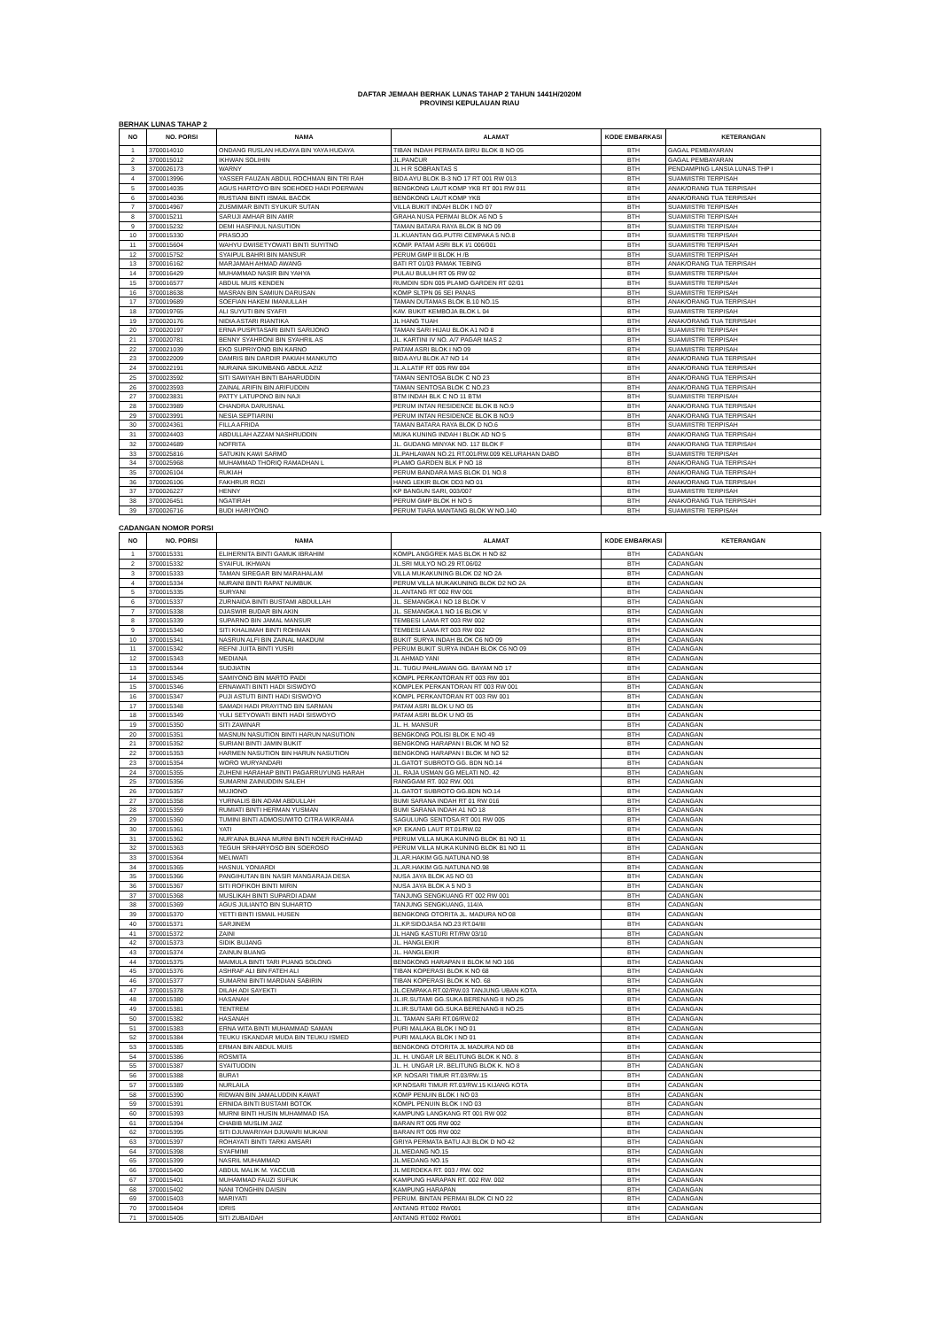DAFTAR JEMAAH BERHAK LUNAS TAHAP 2 TAHUN 1441H/2020M
PROVINSI KEPULAUAN RIAU
BERHAK LUNAS TAHAP 2
| NO | NO. PORSI | NAMA | ALAMAT | KODE EMBARKASI | KETERANGAN |
| --- | --- | --- | --- | --- | --- |
| 1 | 3700014010 | ONDANG RUSLAN HUDAYA BIN YAYA HUDAYA | TIBAN INDAH PERMATA BIRU BLOK B NO 05 | BTH | GAGAL PEMBAYARAN |
| 2 | 3700015012 | IKHWAN SOLIHIN | JL.PANCUR | BTH | GAGAL PEMBAYARAN |
| 3 | 3700026173 | WARNY | JL H R SOBRANTAS S | BTH | PENDAMPING LANSIA LUNAS THP I |
| 4 | 3700013996 | YASSER FAUZAN ABDUL ROCHMAN BIN TRI RAH | BIDA AYU BLOK B-3 NO 17 RT 001 RW 013 | BTH | SUAMI/ISTRI TERPISAH |
| 5 | 3700014035 | AGUS HARTOYO BIN SOEHOED HADI POERWAN | BENGKONG LAUT KOMP YKB RT 001 RW 011 | BTH | ANAK/ORANG TUA TERPISAH |
| 6 | 3700014036 | RUSTIANI BINTI ISMAIL BACOK | BENGKONG LAUT KOMP YKB | BTH | ANAK/ORANG TUA TERPISAH |
| 7 | 3700014967 | ZUSMIMAR BINTI SYUKUR SUTAN | VILLA BUKIT INDAH BLOK I NO 07 | BTH | SUAMI/ISTRI TERPISAH |
| 8 | 3700015211 | SARUJI AMHAR BIN AMIR | GRAHA NUSA PERMAI BLOK A6 NO 5 | BTH | SUAMI/ISTRI TERPISAH |
| 9 | 3700015232 | DEMI HASFINUL NASUTION | TAMAN BATARA RAYA BLOK B NO 09 | BTH | SUAMI/ISTRI TERPISAH |
| 10 | 3700015330 | PRASOJO | JL.KUANTAN GG.PUTRI CEMPAKA 5 NO.8 | BTH | SUAMI/ISTRI TERPISAH |
| 11 | 3700015604 | WAHYU DWISETYOWATI BINTI SUYITNO | KOMP. PATAM ASRI BLK I/1 006/001 | BTH | SUAMI/ISTRI TERPISAH |
| 12 | 3700015752 | SYAIPUL BAHRI BIN MANSUR | PERUM GMP II BLOK H /B | BTH | SUAMI/ISTRI TERPISAH |
| 13 | 3700016162 | MARJAMAH AHMAD AWANG | BATI RT 01/03 PAMAK TEBING | BTH | ANAK/ORANG TUA TERPISAH |
| 14 | 3700016429 | MUHAMMAD NASIR BIN YAHYA | PULAU BULUH RT 05 RW 02 | BTH | SUAMI/ISTRI TERPISAH |
| 15 | 3700016577 | ABDUL MUIS KENDEN | RUMDIN SDN 005 PLAMO GARDEN RT 02/01 | BTH | SUAMI/ISTRI TERPISAH |
| 16 | 3700018638 | MASRAN BIN SAMIUN DARUSAN | KOMP SLTPN 06 SEI PANAS | BTH | SUAMI/ISTRI TERPISAH |
| 17 | 3700019689 | SOEFIAN HAKEM IMANULLAH | TAMAN DUTAMAS BLOK B.10 NO.15 | BTH | ANAK/ORANG TUA TERPISAH |
| 18 | 3700019765 | ALI SUYUTI BIN SYAFI'I | KAV. BUKIT KEMBOJA BLOK L 04 | BTH | SUAMI/ISTRI TERPISAH |
| 19 | 3700020176 | NIDIA ASTARI RIANTIKA | JL HANG TUAH | BTH | ANAK/ORANG TUA TERPISAH |
| 20 | 3700020197 | ERNA PUSPITASARI BINTI SARIJONO | TAMAN SARI HIJAU BLOK A1 NO 8 | BTH | SUAMI/ISTRI TERPISAH |
| 21 | 3700020781 | BENNY SYAHRONI BIN SYAHRIL AS | JL. KARTINI IV NO. A/7 PAGAR MAS 2 | BTH | SUAMI/ISTRI TERPISAH |
| 22 | 3700021039 | EKO SUPRIYONO BIN KARNO | PATAM ASRI BLOK I NO 09 | BTH | SUAMI/ISTRI TERPISAH |
| 23 | 3700022009 | DAMRIS BIN DARDIR PAKIAH MANKUTO | BIDA AYU BLOK A7 NO 14 | BTH | ANAK/ORANG TUA TERPISAH |
| 24 | 3700022191 | NURAINA SIKUMBANG ABDUL AZIZ | JL.A.LATIF RT 005 RW 004 | BTH | ANAK/ORANG TUA TERPISAH |
| 25 | 3700023592 | SITI SAWIYAH BINTI BAHARUDDIN | TAMAN SENTOSA BLOK C NO 23 | BTH | ANAK/ORANG TUA TERPISAH |
| 26 | 3700023593 | ZAINAL ARIFIN BIN ARIFUDDIN | TAMAN SENTOSA BLOK C NO.23 | BTH | ANAK/ORANG TUA TERPISAH |
| 27 | 3700023831 | PATTY LATUPONO BIN NAJI | BTM INDAH BLK C NO 11 BTM | BTH | SUAMI/ISTRI TERPISAH |
| 28 | 3700023989 | CHANDRA DARUSNAL | PERUM INTAN RESIDENCE BLOK B NO.9 | BTH | ANAK/ORANG TUA TERPISAH |
| 29 | 3700023991 | NESIA SEPTIARINI | PERUM INTAN RESIDENCE BLOK B NO.9 | BTH | ANAK/ORANG TUA TERPISAH |
| 30 | 3700024361 | FILLA AFRIDA | TAMAN BATARA RAYA BLOK D NO.6 | BTH | SUAMI/ISTRI TERPISAH |
| 31 | 3700024403 | ABDULLAH AZZAM NASHRUDDIN | MUKA KUNING INDAH I BLOK AD NO 5 | BTH | ANAK/ORANG TUA TERPISAH |
| 32 | 3700024689 | NOFRITA | JL. GUDANG MINYAK NO. 117 BLOK F | BTH | ANAK/ORANG TUA TERPISAH |
| 33 | 3700025816 | SATUKIN KAWI SARMO | JL.PAHLAWAN NO.21 RT.001/RW.009 KELURAHAN DABO | BTH | SUAMI/ISTRI TERPISAH |
| 34 | 3700025968 | MUHAMMAD THORIQ RAMADHAN L | PLAMO GARDEN BLK P NO 18 | BTH | ANAK/ORANG TUA TERPISAH |
| 35 | 3700026104 | RUKIAH | PERUM BANDARA MAS BLOK D1 NO.8 | BTH | ANAK/ORANG TUA TERPISAH |
| 36 | 3700026106 | FAKHRUR ROZI | HANG LEKIR BLOK DD3 NO 01 | BTH | ANAK/ORANG TUA TERPISAH |
| 37 | 3700026227 | HENNY | KP BANGUN SARI, 003/007 | BTH | SUAMI/ISTRI TERPISAH |
| 38 | 3700026451 | NGATIRAH | PERUM GMP BLOK H NO 5 | BTH | ANAK/ORANG TUA TERPISAH |
| 39 | 3700026716 | BUDI HARIYONO | PERUM TIARA MANTANG BLOK W NO.140 | BTH | SUAMI/ISTRI TERPISAH |
CADANGAN NOMOR PORSI
| NO | NO. PORSI | NAMA | ALAMAT | KODE EMBARKASI | KETERANGAN |
| --- | --- | --- | --- | --- | --- |
| 1 | 3700015331 | ELIHERNITA BINTI GAMUK IBRAHIM | KOMPL ANGGREK MAS BLOK H NO 82 | BTH | CADANGAN |
| 2 | 3700015332 | SYAIFUL IKHWAN | JL.SRI MULYO NO.29 RT.06/02 | BTH | CADANGAN |
| 3 | 3700015333 | TAMAN SIREGAR BIN MARAHALAM | VILLA MUKAKUNING BLOK D2 NO 2A | BTH | CADANGAN |
| 4 | 3700015334 | NURAINI BINTI RAPAT NUMBUK | PERUM VILLA MUKAKUNING BLOK D2 NO 2A | BTH | CADANGAN |
| 5 | 3700015335 | SURYANI | JL.ANTANG RT 002 RW 001 | BTH | CADANGAN |
| 6 | 3700015337 | ZURNAIDA BINTI BUSTAMI ABDULLAH | JL. SEMANGKA I NO 18 BLOK V | BTH | CADANGAN |
| 7 | 3700015338 | DJASWIR BUDAR BIN AKIN | JL. SEMANGKA 1 NO 16 BLOK V | BTH | CADANGAN |
| 8 | 3700015339 | SUPARNO BIN JAMAL MANSUR | TEMBESI LAMA RT 003 RW 002 | BTH | CADANGAN |
| 9 | 3700015340 | SITI KHALIMAH BINTI ROHMAN | TEMBESI LAMA RT 003 RW 002 | BTH | CADANGAN |
| 10 | 3700015341 | NASRUN ALFI BIN ZAINAL MAKDUM | BUKIT SURYA INDAH BLOK C6 NO 09 | BTH | CADANGAN |
| 11 | 3700015342 | REFNI JUITA BINTI YUSRI | PERUM BUKIT SURYA INDAH BLOK C6 NO 09 | BTH | CADANGAN |
| 12 | 3700015343 | MEDIANA | JL AHMAD YANI | BTH | CADANGAN |
| 13 | 3700015344 | SUDJIATIN | JL. TUGU PAHLAWAN GG. BAYAM NO 17 | BTH | CADANGAN |
| 14 | 3700015345 | SAMIYONO BIN MARTO PAIDI | KOMPL PERKANTORAN RT 003 RW 001 | BTH | CADANGAN |
| 15 | 3700015346 | ERNAWATI BINTI HADI SISWOYO | KOMPLEK PERKANTORAN RT 003 RW 001 | BTH | CADANGAN |
| 16 | 3700015347 | PUJI ASTUTI BINTI HADI SISWOYO | KOMPL PERKANTORAN RT 003 RW 001 | BTH | CADANGAN |
| 17 | 3700015348 | SAMADI HADI PRAYITNO BIN SARMAN | PATAM ASRI BLOK U NO 05 | BTH | CADANGAN |
| 18 | 3700015349 | YULI SETYOWATI BINTI HADI SISWOYO | PATAM ASRI BLOK U NO 05 | BTH | CADANGAN |
| 19 | 3700015350 | SITI ZAWINAR | JL. H. MANSUR | BTH | CADANGAN |
| 20 | 3700015351 | MASNUN NASUTION BINTI HARUN NASUTION | BENGKONG POLISI BLOK E NO 49 | BTH | CADANGAN |
| 21 | 3700015352 | SURIANI BINTI JAMIN BUKIT | BENGKONG HARAPAN I BLOK M NO 52 | BTH | CADANGAN |
| 22 | 3700015353 | HARMEN NASUTION BIN HARUN NASUTION | BENGKONG HARAPAN I BLOK M NO 52 | BTH | CADANGAN |
| 23 | 3700015354 | WORO WURYANDARI | JL.GATOT SUBROTO GG. BDN NO.14 | BTH | CADANGAN |
| 24 | 3700015355 | ZUHENI HARAHAP BINTI PAGARRUYUNG HARAH | JL. RAJA USMAN GG MELATI NO. 42 | BTH | CADANGAN |
| 25 | 3700015356 | SUMARNI ZAINUDDIN SALEH | RANGGAM RT. 002 RW. 001 | BTH | CADANGAN |
| 26 | 3700015357 | MUJIONO | JL.GATOT SUBROTO GG.BDN NO.14 | BTH | CADANGAN |
| 27 | 3700015358 | YURNALIS BIN ADAM ABDULLAH | BUMI SARANA INDAH RT 01 RW 016 | BTH | CADANGAN |
| 28 | 3700015359 | RUMIATI BINTI HERMAN YUSMAN | BUMI SARANA INDAH A1 NO 18 | BTH | CADANGAN |
| 29 | 3700015360 | TUMINI BINTI ADMOSUWITO CITRA WIKRAMA | SAGULUNG SENTOSA RT 001 RW 005 | BTH | CADANGAN |
| 30 | 3700015361 | YATI | KP. EKANG LAUT RT.01/RW.02 | BTH | CADANGAN |
| 31 | 3700015362 | NUR'AINA BUANA MURNI BINTI NOER RACHMAD | PERUM VILLA MUKA KUNING BLOK B1 NO 11 | BTH | CADANGAN |
| 32 | 3700015363 | TEGUH SRIHARYOSO BIN SOEROSO | PERUM VILLA MUKA KUNING BLOK B1 NO 11 | BTH | CADANGAN |
| 33 | 3700015364 | MELIWATI | JL.AR.HAKIM GG.NATUNA NO.98 | BTH | CADANGAN |
| 34 | 3700015365 | HASNUL YONIARDI | JL.AR.HAKIM GG.NATUNA NO.98 | BTH | CADANGAN |
| 35 | 3700015366 | PANGIHUTAN BIN NASIR MANGARAJA DESA | NUSA JAYA BLOK A5 NO 03 | BTH | CADANGAN |
| 36 | 3700015367 | SITI ROFIKOH BINTI MIRIN | NUSA JAYA BLOK A 5 NO 3 | BTH | CADANGAN |
| 37 | 3700015368 | MUSLIKAH BINTI SUPARDI ADAM | TANJUNG SENGKUANG RT 002 RW 001 | BTH | CADANGAN |
| 38 | 3700015369 | AGUS JULIANTO BIN SUHARTO | TANJUNG SENGKUANG, 114/A | BTH | CADANGAN |
| 39 | 3700015370 | YETTI BINTI ISMAIL HUSEN | BENGKONG OTORITA JL. MADURA NO 08 | BTH | CADANGAN |
| 40 | 3700015371 | SARJINEM | JL.KP.SIDOJASA NO.23 RT.04/III | BTH | CADANGAN |
| 41 | 3700015372 | ZAINI | JL HANG KASTURI RT/RW 03/10 | BTH | CADANGAN |
| 42 | 3700015373 | SIDIK BUJANG | JL. HANGLEKIR | BTH | CADANGAN |
| 43 | 3700015374 | ZAINUN BUANG | JL. HANGLEKIR | BTH | CADANGAN |
| 44 | 3700015375 | MAIMULA BINTI TARI PUANG SOLONG | BENGKONG HARAPAN II BLOK M NO 166 | BTH | CADANGAN |
| 45 | 3700015376 | ASHRAF ALI BIN FATEH ALI | TIBAN KOPERASI BLOK K NO 68 | BTH | CADANGAN |
| 46 | 3700015377 | SUMARNI BINTI MARDIAN SABIRIN | TIBAN KOPERASI BLOK K NO. 68 | BTH | CADANGAN |
| 47 | 3700015378 | DILAH ADI SAYEKTI | JL.CEMPAKA RT.02/RW.03 TANJUNG UBAN KOTA | BTH | CADANGAN |
| 48 | 3700015380 | HASANAH | JL.IR.SUTAMI GG.SUKA BERENANG II NO.25 | BTH | CADANGAN |
| 49 | 3700015381 | TENTREM | JL.IR.SUTAMI GG.SUKA BERENANG II NO.25 | BTH | CADANGAN |
| 50 | 3700015382 | HASANAH | JL. TAMAN SARI RT.06/RW.02 | BTH | CADANGAN |
| 51 | 3700015383 | ERNA WITA BINTI MUHAMMAD SAMAN | PURI MALAKA BLOK I NO 01 | BTH | CADANGAN |
| 52 | 3700015384 | TEUKU ISKANDAR MUDA BIN TEUKU ISMED | PURI MALAKA BLOK I NO 01 | BTH | CADANGAN |
| 53 | 3700015385 | ERMAN BIN ABDUL MUIS | BENGKONG OTORITA JL MADURA NO 08 | BTH | CADANGAN |
| 54 | 3700015386 | ROSMITA | JL. H. UNGAR LR BELITUNG BLOK K NO. 8 | BTH | CADANGAN |
| 55 | 3700015387 | SYAITUDDIN | JL. H. UNGAR LR. BELITUNG BLOK K. NO 8 | BTH | CADANGAN |
| 56 | 3700015388 | BURA'I | KP. NOSARI TIMUR RT.03/RW.15 | BTH | CADANGAN |
| 57 | 3700015389 | NURLAILA | KP.NOSARI TIMUR RT.03/RW.15 KIJANG KOTA | BTH | CADANGAN |
| 58 | 3700015390 | RIDWAN BIN JAMALUDDIN KAWAT | KOMP PENUIN BLOK I NO 03 | BTH | CADANGAN |
| 59 | 3700015391 | ERNIDA BINTI BUSTAMI BOTOK | KOMPL PENUIN BLOK I NO 03 | BTH | CADANGAN |
| 60 | 3700015393 | MURNI BINTI HUSIN MUHAMMAD ISA | KAMPUNG LANGKANG RT 001 RW 002 | BTH | CADANGAN |
| 61 | 3700015394 | CHABIB MUSLIM JAIZ | BARAN RT 005 RW 002 | BTH | CADANGAN |
| 62 | 3700015395 | SITI DJUWARIYAH DJUWARI MUKANI | BARAN RT 005 RW 002 | BTH | CADANGAN |
| 63 | 3700015397 | ROHAYATI BINTI TARKI AMSARI | GRIYA PERMATA BATU AJI BLOK D NO 42 | BTH | CADANGAN |
| 64 | 3700015398 | SYAFMIMI | JL.MEDANG NO.15 | BTH | CADANGAN |
| 65 | 3700015399 | NASRIL MUHAMMAD | JL.MEDANG NO.15 | BTH | CADANGAN |
| 66 | 3700015400 | ABDUL MALIK M. YACCUB | JL MERDEKA RT. 003 / RW. 002 | BTH | CADANGAN |
| 67 | 3700015401 | MUHAMMAD FAUZI SUFUK | KAMPUNG HARAPAN RT. 002 RW. 002 | BTH | CADANGAN |
| 68 | 3700015402 | NANI TONGHIN DAISIN | KAMPUNG HARAPAN | BTH | CADANGAN |
| 69 | 3700015403 | MARIYATI | PERUM. BINTAN PERMAI BLOK CI NO 22 | BTH | CADANGAN |
| 70 | 3700015404 | IDRIS | ANTANG RT002 RW001 | BTH | CADANGAN |
| 71 | 3700015405 | SITI ZUBAIDAH | ANTANG RT002 RW001 | BTH | CADANGAN |